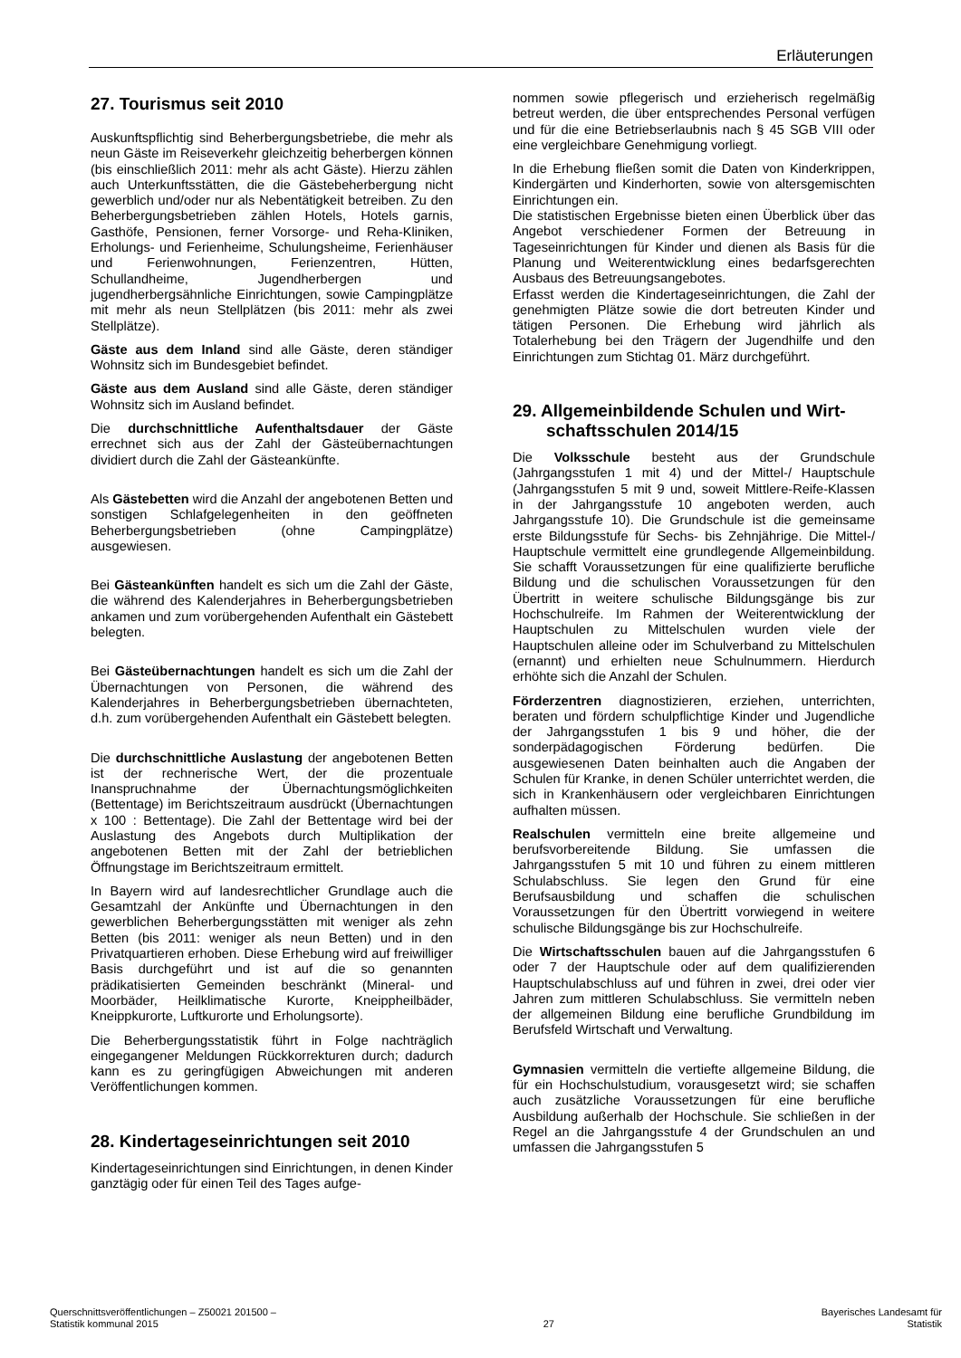Erläuterungen
27. Tourismus seit 2010
Auskunftspflichtig sind Beherbergungsbetriebe, die mehr als neun Gäste im Reiseverkehr gleichzeitig beherbergen können (bis einschließlich 2011: mehr als acht Gäste). Hierzu zählen auch Unterkunftsstätten, die die Gästebeherbergung nicht gewerblich und/oder nur als Nebentätigkeit betreiben. Zu den Beherbergungsbetrieben zählen Hotels, Hotels garnis, Gasthöfe, Pensionen, ferner Vorsorge- und Reha-Kliniken, Erholungs- und Ferienheime, Schulungsheime, Ferienhäuser und Ferienwohnungen, Ferienzentren, Hütten, Schullandheime, Jugendherbergen und jugendherbergsähnliche Einrichtungen, sowie Campingplätze mit mehr als neun Stellplätzen (bis 2011: mehr als zwei Stellplätze).
Gäste aus dem Inland sind alle Gäste, deren ständiger Wohnsitz sich im Bundesgebiet befindet.
Gäste aus dem Ausland sind alle Gäste, deren ständiger Wohnsitz sich im Ausland befindet.
Die durchschnittliche Aufenthaltsdauer der Gäste errechnet sich aus der Zahl der Gästeübernachtungen dividiert durch die Zahl der Gästeankünfte.
Als Gästebetten wird die Anzahl der angebotenen Betten und sonstigen Schlafgelegenheiten in den geöffneten Beherbergungsbetrieben (ohne Campingplätze) ausgewiesen.
Bei Gästeankünften handelt es sich um die Zahl der Gäste, die während des Kalenderjahres in Beherbergungsbetrieben ankamen und zum vorübergehenden Aufenthalt ein Gästebett belegten.
Bei Gästeübernachtungen handelt es sich um die Zahl der Übernachtungen von Personen, die während des Kalenderjahres in Beherbergungsbetrieben übernachteten, d.h. zum vorübergehenden Aufenthalt ein Gästebett belegten.
Die durchschnittliche Auslastung der angebotenen Betten ist der rechnerische Wert, der die prozentuale Inanspruchnahme der Übernachtungsmöglichkeiten (Bettentage) im Berichtszeitraum ausdrückt (Übernachtungen x 100 : Bettentage). Die Zahl der Bettentage wird bei der Auslastung des Angebots durch Multiplikation der angebotenen Betten mit der Zahl der betrieblichen Öffnungstage im Berichtszeitraum ermittelt.
In Bayern wird auf landesrechtlicher Grundlage auch die Gesamtzahl der Ankünfte und Übernachtungen in den gewerblichen Beherbergungsstätten mit weniger als zehn Betten (bis 2011: weniger als neun Betten) und in den Privatquartieren erhoben. Diese Erhebung wird auf freiwilliger Basis durchgeführt und ist auf die so genannten prädikatisierten Gemeinden beschränkt (Mineral- und Moorbäder, Heilklimatische Kurorte, Kneippheilbäder, Kneippkurorte, Luftkurorte und Erholungsorte).
Die Beherbergungsstatistik führt in Folge nachträglich eingegangener Meldungen Rückkorrekturen durch; dadurch kann es zu geringfügigen Abweichungen mit anderen Veröffentlichungen kommen.
28. Kindertageseinrichtungen seit 2010
Kindertageseinrichtungen sind Einrichtungen, in denen Kinder ganztägig oder für einen Teil des Tages aufge-
nommen sowie pflegerisch und erzieherisch regelmäßig betreut werden, die über entsprechendes Personal verfügen und für die eine Betriebserlaubnis nach § 45 SGB VIII oder eine vergleichbare Genehmigung vorliegt.
In die Erhebung fließen somit die Daten von Kinderkrippen, Kindergärten und Kinderhorten, sowie von altersgemischten Einrichtungen ein.
Die statistischen Ergebnisse bieten einen Überblick über das Angebot verschiedener Formen der Betreuung in Tageseinrichtungen für Kinder und dienen als Basis für die Planung und Weiterentwicklung eines bedarfsgerechten Ausbaus des Betreuungsangebotes.
Erfasst werden die Kindertageseinrichtungen, die Zahl der genehmigten Plätze sowie die dort betreuten Kinder und tätigen Personen. Die Erhebung wird jährlich als Totalerhebung bei den Trägern der Jugendhilfe und den Einrichtungen zum Stichtag 01. März durchgeführt.
29. Allgemeinbildende Schulen und Wirt-
schaftsschulen 2014/15
Die Volksschule besteht aus der Grundschule (Jahrgangsstufen 1 mit 4) und der Mittel-/ Hauptschule (Jahrgangsstufen 5 mit 9 und, soweit Mittlere-Reife-Klassen in der Jahrgangsstufe 10 angeboten werden, auch Jahrgangsstufe 10). Die Grundschule ist die gemeinsame erste Bildungsstufe für Sechs- bis Zehnjährige. Die Mittel-/ Hauptschule vermittelt eine grundlegende Allgemeinbildung. Sie schafft Voraussetzungen für eine qualifizierte berufliche Bildung und die schulischen Voraussetzungen für den Übertritt in weitere schulische Bildungsgänge bis zur Hochschulreife. Im Rahmen der Weiterentwicklung der Hauptschulen zu Mittelschulen wurden viele der Hauptschulen alleine oder im Schulverband zu Mittelschulen (ernannt) und erhielten neue Schulnummern. Hierdurch erhöhte sich die Anzahl der Schulen.
Förderzentren diagnostizieren, erziehen, unterrichten, beraten und fördern schulpflichtige Kinder und Jugendliche der Jahrgangsstufen 1 bis 9 und höher, die der sonderpädagogischen Förderung bedürfen. Die ausgewiesenen Daten beinhalten auch die Angaben der Schulen für Kranke, in denen Schüler unterrichtet werden, die sich in Krankenhäusern oder vergleichbaren Einrichtungen aufhalten müssen.
Realschulen vermitteln eine breite allgemeine und berufsvorbereitende Bildung. Sie umfassen die Jahrgangsstufen 5 mit 10 und führen zu einem mittleren Schulabschluss. Sie legen den Grund für eine Berufsausbildung und schaffen die schulischen Voraussetzungen für den Übertritt vorwiegend in weitere schulische Bildungsgänge bis zur Hochschulreife.
Die Wirtschaftsschulen bauen auf die Jahrgangsstufen 6 oder 7 der Hauptschule oder auf dem qualifizierenden Hauptschulabschluss auf und führen in zwei, drei oder vier Jahren zum mittleren Schulabschluss. Sie vermitteln neben der allgemeinen Bildung eine berufliche Grundbildung im Berufsfeld Wirtschaft und Verwaltung.
Gymnasien vermitteln die vertiefte allgemeine Bildung, die für ein Hochschulstudium, vorausgesetzt wird; sie schaffen auch zusätzliche Voraussetzungen für eine berufliche Ausbildung außerhalb der Hochschule. Sie schließen in der Regel an die Jahrgangsstufe 4 der Grundschulen an und umfassen die Jahrgangsstufen 5
Querschnittsveröffentlichungen – Z50021 201500 –
Statistik kommunal 2015
27
Bayerisches Landesamt für
Statistik